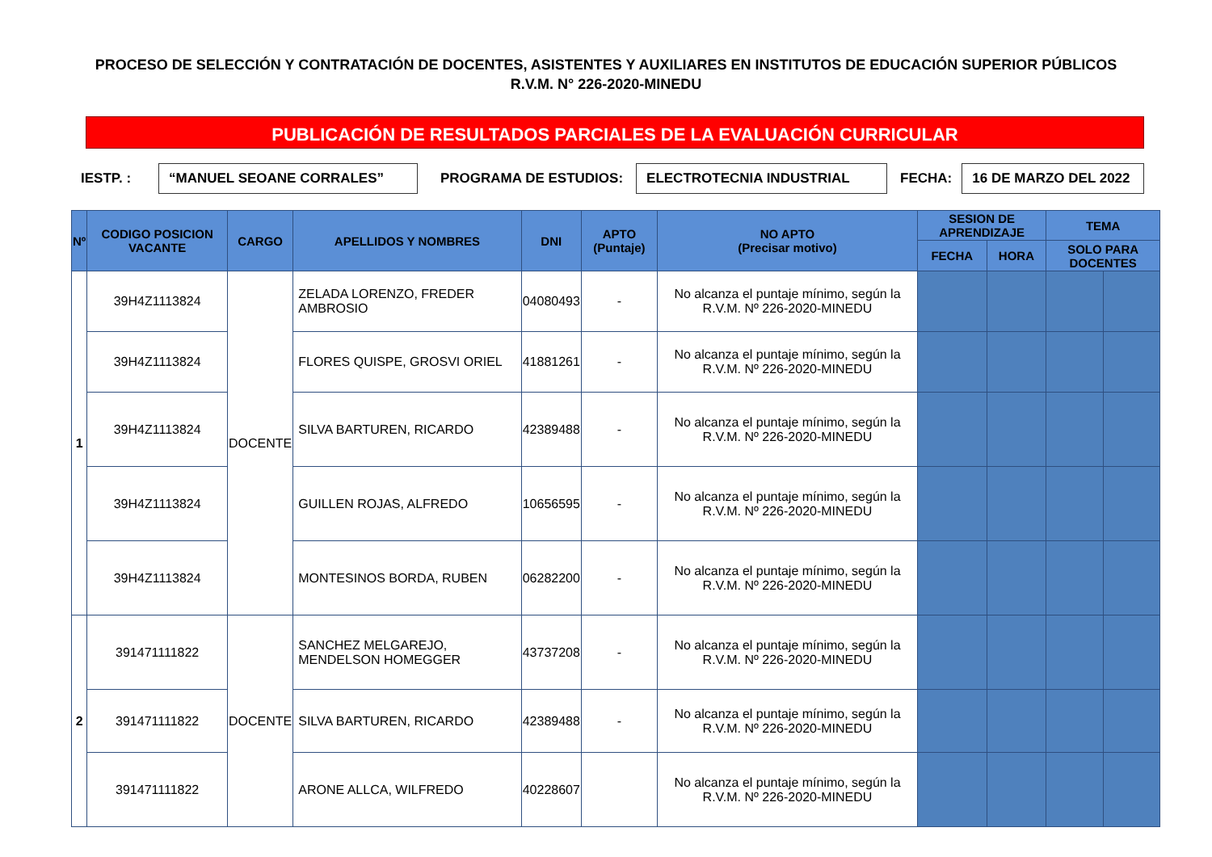PROCESO DE SELECCIÓN Y CONTRATACIÓN DE DOCENTES, ASISTENTES Y AUXILIARES EN INSTITUTOS DE EDUCACIÓN SUPERIOR PÚBLICOS
R.V.M. N° 226-2020-MINEDU
PUBLICACIÓN DE RESULTADOS PARCIALES DE LA EVALUACIÓN CURRICULAR
IESTP. : “MANUEL SEOANE CORRALES” PROGRAMA DE ESTUDIOS: ELECTROTECNIA INDUSTRIAL FECHA: 16 DE MARZO DEL 2022
| Nº | CODIGO POSICION VACANTE | CARGO | APELLIDOS Y NOMBRES | DNI | APTO (Puntaje) | NO APTO (Precisar motivo) | SESION DE APRENDIZAJE | | TEMA | |
| --- | --- | --- | --- | --- | --- | --- | --- | --- | --- | --- |
| | | | | | | | FECHA | HORA | SOLO PARA DOCENTES | |
| 1 | 39H4Z1113824 | DOCENTE | ZELADA LORENZO, FREDER AMBROSIO | 04080493 | - | No alcanza el puntaje mínimo, según la R.V.M. Nº 226-2020-MINEDU | | | | |
| | 39H4Z1113824 | | FLORES QUISPE, GROSVI ORIEL | 41881261 | - | No alcanza el puntaje mínimo, según la R.V.M. Nº 226-2020-MINEDU | | | | |
| | 39H4Z1113824 | | SILVA BARTUREN, RICARDO | 42389488 | - | No alcanza el puntaje mínimo, según la R.V.M. Nº 226-2020-MINEDU | | | | |
| | 39H4Z1113824 | | GUILLEN ROJAS, ALFREDO | 10656595 | - | No alcanza el puntaje mínimo, según la R.V.M. Nº 226-2020-MINEDU | | | | |
| | 39H4Z1113824 | | MONTESINOS BORDA, RUBEN | 06282200 | - | No alcanza el puntaje mínimo, según la R.V.M. Nº 226-2020-MINEDU | | | | |
| 2 | 391471111822 | DOCENTE | SANCHEZ MELGAREJO, MENDELSON HOMEGGER | 43737208 | - | No alcanza el puntaje mínimo, según la R.V.M. Nº 226-2020-MINEDU | | | | |
| | 391471111822 | | SILVA BARTUREN, RICARDO | 42389488 | - | No alcanza el puntaje mínimo, según la R.V.M. Nº 226-2020-MINEDU | | | | |
| | 391471111822 | | ARONE ALLCA, WILFREDO | 40228607 | | No alcanza el puntaje mínimo, según la R.V.M. Nº 226-2020-MINEDU | | | | |